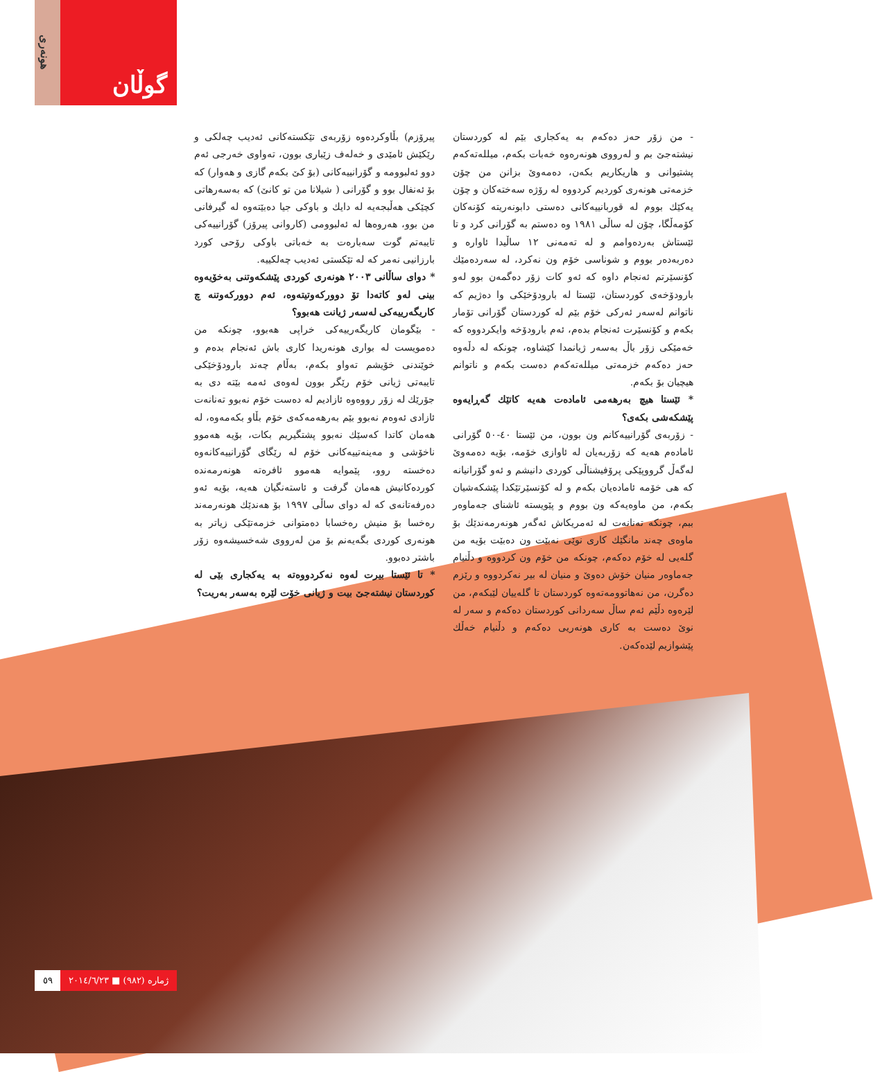هونەری
گوڵان
پیرۆزم) بڵاوکردەوە زۆربەی تێکستەکانی ئەدیب چەلکی و رێکێش ئامێدی و خەلەف زێباری بوون، تەواوی خەرجی ئەم دوو ئەلبوومە و گۆرانییەکانی (بۆ کێ بکەم گازی و هەوار) کە بۆ ئەنفال بوو و گۆرانی ( شیلانا من تو کانێ) کە بەسەرهاتی کچێکی هەڵبجەیە لە دایك و باوکی جیا دەبێتەوە لە گیرفانی من بوو، هەروەها لە ئەلبوومی (کاروانی پیرۆز) گۆرانییەکی تایبەتم گوت سەبارەت بە خەباتی باوکی رۆحی کورد بارزانیی نەمر کە لە تێکستی ئەدیب چەلکییە.
* دوای ساڵانی ٢٠٠٣ هونەری کوردی پێشکەوتنی بەخۆیەوە بینی لەو کاتەدا تۆ دوورکەوتیتەوە، ئەم دوورکەوتنە چ کاریگەرییەکی لەسەر ژیانت هەبوو؟
- بێگومان کاریگەرییەکی خراپی هەبوو، چونکە من دەمویست لە بواری هونەریدا کاری باش ئەنجام بدەم و خوێندنی خۆیشم تەواو بکەم، بەڵام چەند بارودۆخێکی تایبەتی ژیانی خۆم رێگر بوون لەوەی ئەمە بێتە دی بە جۆرێك لە زۆر رووەوە ئازادیم لە دەست خۆم نەبوو تەنانەت ئازادی ئەوەم نەبوو بێم بەرهەمەکەی خۆم بڵاو بکەمەوە، لە هەمان کاتدا کەسێك نەبوو پشتگیریم بکات، بۆیە هەموو ناخۆشی و مەینەتییەکانی خۆم لە رێگای گۆرانییەکانەوە دەخستە روو، پێموایە هەموو ئافرەتە هونەرمەندە کوردەکانیش هەمان گرفت و ئاستەنگیان هەیە، بۆیە ئەو دەرفەتانەی کە لە دوای ساڵی ١٩٩٧ بۆ هەندێك هونەرمەند رەخسا بۆ منیش رەخسابا دەمتوانی خزمەتێکی زیاتر بە هونەری کوردی بگەیەنم بۆ من لەرووی شەخسیشەوە زۆر باشتر دەبوو.
* تا ئێستا بیرت لەوە نەکردووەتە بە یەکجاری بێی لە کوردستان نیشتەجێ بیت و ژیانی خۆت لێرە بەسەر بەریت؟
- من زۆر حەز دەکەم بە یەکجاری بێم لە کوردستان نیشتەجێ بم و لەرووی هونەرەوە خەبات بکەم، میللەتەکەم پشتیوانی و هاریکاریم بکەن، دەمەوێ بزانن من چۆن خزمەتی هونەری کوردیم کردووە لە رۆژە سەختەکان و چۆن یەکێك بووم لە قوربانییەکانی دەستی دابونەریتە کۆنەکان کۆمەڵگا، چۆن لە ساڵی ١٩٨١ وە دەستم بە گۆرانی کرد و تا ئێستاش بەردەوامم و لە تەمەنی ١٢ ساڵیدا ئاوارە و دەربەدەر بووم و شوناسی خۆم ون نەکرد، لە سەردەمێك کۆنسێرتم ئەنجام داوە کە ئەو کات زۆر دەگمەن بوو لەو بارودۆخەی کوردستان، ئێستا لە بارودۆخێکی وا دەژیم کە ناتوانم لەسەر ئەرکی خۆم بێم لە کوردستان گۆرانی تۆمار بکەم و کۆنسێرت ئەنجام بدەم، ئەم بارودۆخە وایکردووە کە خەمێکی زۆر باڵ بەسەر ژیانمدا کێشاوە، چونکە لە دڵەوە حەز دەکەم خزمەتی میللەتەکەم دەست بکەم و ناتوانم هیچیان بۆ بکەم.
* ئێستا هیچ بەرهەمی ئامادەت هەیە کاتێك گەڕایەوە پێشکەشی بکەی؟
- زۆربەی گۆرانییەکانم ون بوون، من ئێستا ٤٠-٥٠ گۆرانی ئامادەم هەیە کە زۆربەیان لە ئاوازی خۆمە، بۆیە دەمەوێ لەگەڵ گرووپێکی پرۆفیشناڵی کوردی دانیشم و ئەو گۆرانیانە کە هی خۆمە ئامادەیان بکەم و لە کۆنسێرتێکدا پێشکەشیان بکەم، من ماوەیەکە ون بووم و پێویستە ئاشنای جەماوەر ببم، چونکە تەنانەت لە ئەمریکاش ئەگەر هونەرمەندێك بۆ ماوەی چەند مانگێك کاری نوێی نەبێت ون دەبێت بۆیە من گلەیی لە خۆم دەکەم، چونکە من خۆم ون کردووە و دڵنیام جەماوەر منیان خۆش دەوێ و منیان لە بیر نەکردووە و رێزم دەگرن، من نەهاتوومەتەوە کوردستان تا گلەییان لێبکەم، من لێرەوە دڵێم ئەم ساڵ سەردانی کوردستان دەکەم و سەر لە نوێ دەست بە کاری هونەریی دەکەم و دڵنیام خەڵك پێشوازیم لێدەکەن.
٥٩ ژمارە (٩٨٢) ■ ٢٠١٤/٦/٢٣